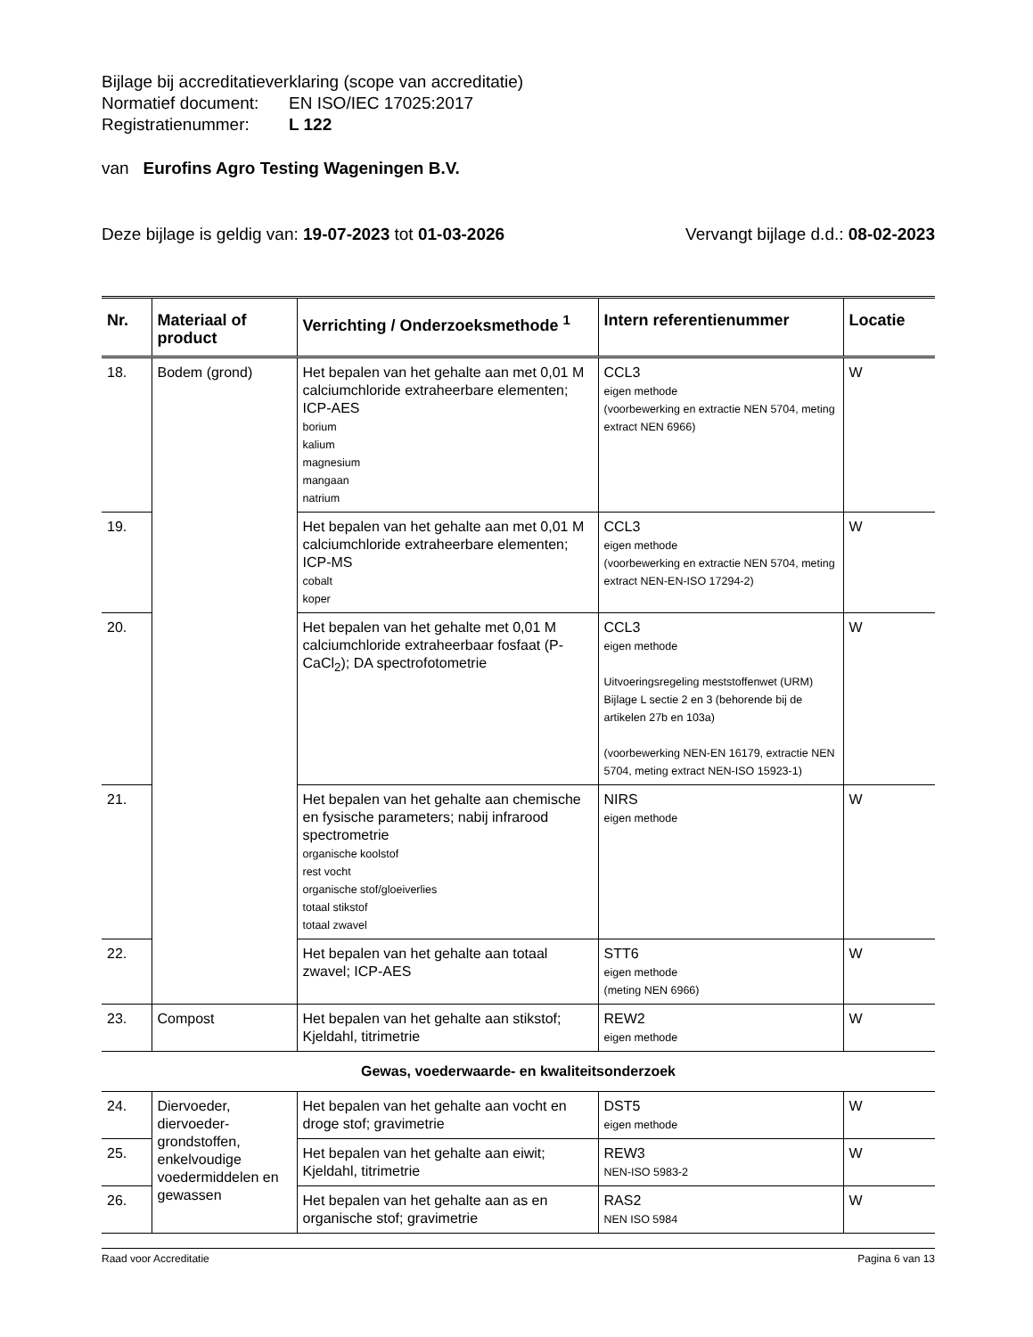Bijlage bij accreditatieverklaring (scope van accreditatie)
Normatief document: EN ISO/IEC 17025:2017
Registratienummer: L 122
van Eurofins Agro Testing Wageningen B.V.
Deze bijlage is geldig van: 19-07-2023 tot 01-03-2026 Vervangt bijlage d.d.: 08-02-2023
| Nr. | Materiaal of product | Verrichting / Onderzoeksmethode <sup>1</sup> | Intern referentienummer | Locatie |
| --- | --- | --- | --- | --- |
| 18. | Bodem (grond) | Het bepalen van het gehalte aan met 0,01 M calciumchloride extraheerbare elementen; ICP-AES borium kalium magnesium mangaan natrium | CCL3 eigen methode (voorbewerking en extractie NEN 5704, meting extract NEN 6966) | W |
| 19. | | Het bepalen van het gehalte aan met 0,01 M calciumchloride extraheerbare elementen; ICP-MS cobalt koper | CCL3 eigen methode (voorbewerking en extractie NEN 5704, meting extract NEN-EN-ISO 17294-2) | W |
| 20. | | Het bepalen van het gehalte met 0,01 M calciumchloride extraheerbaar fosfaat (P-CaCl<sub>2</sub>); DA spectrofotometrie | CCL3 eigen methode Uitvoeringsregeling meststoffenwet (URM) Bijlage L sectie 2 en 3 (behorende bij de artikelen 27b en 103a) (voorbewerking NEN-EN 16179, extractie NEN 5704, meting extract NEN-ISO 15923-1) | W |
| 21. | | Het bepalen van het gehalte aan chemische en fysische parameters; nabij infrarood spectrometrie organische koolstof rest vocht organische stof/gloeiverlies totaal stikstof totaal zwavel | NIRS eigen methode | W |
| 22. | | Het bepalen van het gehalte aan totaal zwavel; ICP-AES | STT6 eigen methode (meting NEN 6966) | W |
| 23. | Compost | Het bepalen van het gehalte aan stikstof; Kjeldahl, titrimetrie | REW2 eigen methode | W |
| Gewas, voederwaarde- en kwaliteitsonderzoek | | | | |
| 24. | Diervoeder, diervoeder-grondstoffen, enkelvoudige voedermiddelen en gewassen | Het bepalen van het gehalte aan vocht en droge stof; gravimetrie | DST5 eigen methode | W |
| 25. | | Het bepalen van het gehalte aan eiwit; Kjeldahl, titrimetrie | REW3 NEN-ISO 5983-2 | W |
| 26. | | Het bepalen van het gehalte aan as en organische stof; gravimetrie | RAS2 NEN ISO 5984 | W |
Raad voor Accreditatie Pagina 6 van 13